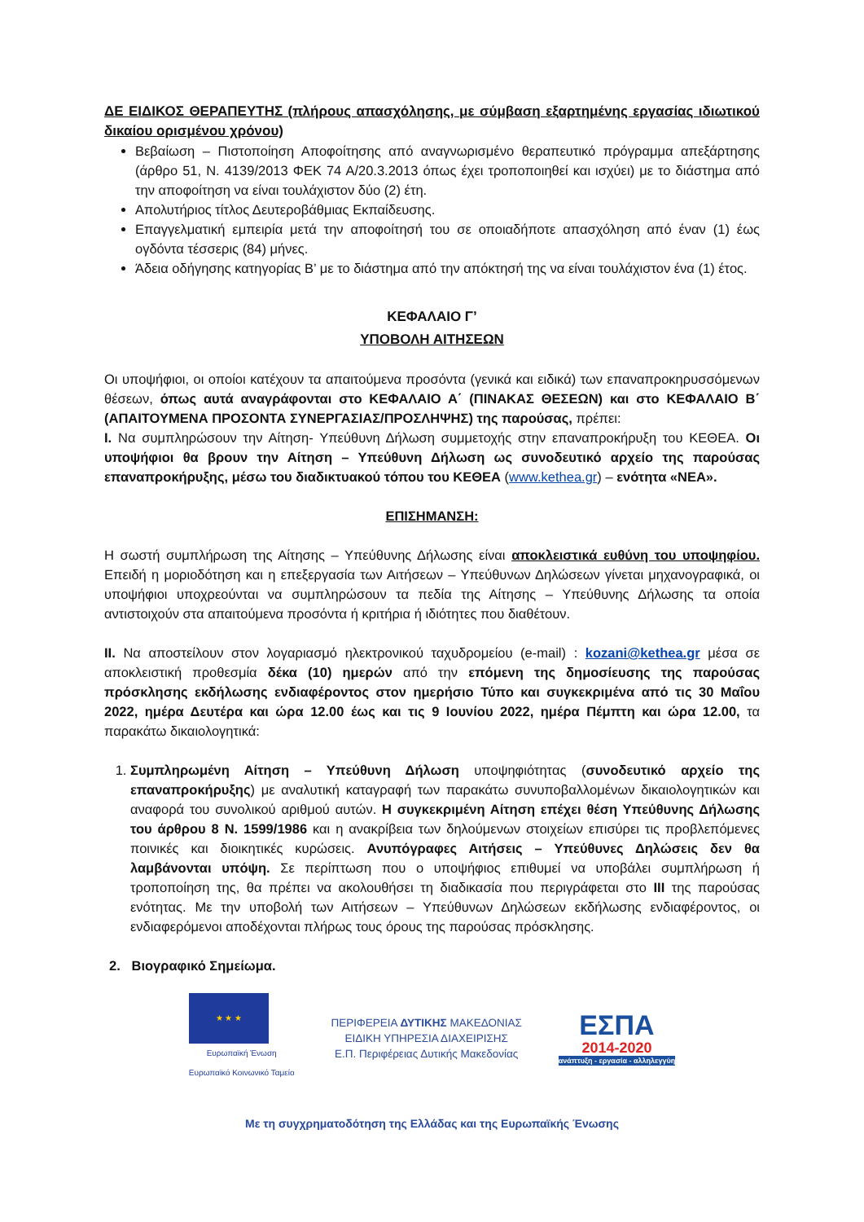ΔΕ ΕΙΔΙΚΟΣ ΘΕΡΑΠΕΥΤΗΣ (πλήρους απασχόλησης, με σύμβαση εξαρτημένης εργασίας ιδιωτικού δικαίου ορισμένου χρόνου)
Βεβαίωση – Πιστοποίηση Αποφοίτησης από αναγνωρισμένο θεραπευτικό πρόγραμμα απεξάρτησης (άρθρο 51, Ν. 4139/2013 ΦΕΚ 74 Α/20.3.2013 όπως έχει τροποποιηθεί και ισχύει) με το διάστημα από την αποφοίτηση να είναι τουλάχιστον δύο (2) έτη.
Απολυτήριος τίτλος Δευτεροβάθμιας Εκπαίδευσης.
Επαγγελματική εμπειρία μετά την αποφοίτησή του σε οποιαδήποτε απασχόληση από έναν (1) έως ογδόντα τέσσερις (84) μήνες.
Άδεια οδήγησης κατηγορίας Β’ με το διάστημα από την απόκτησή της να είναι τουλάχιστον ένα (1) έτος.
ΚΕΦΑΛΑΙΟ Γ’
ΥΠΟΒΟΛΗ ΑΙΤΗΣΕΩΝ
Οι υποψήφιοι, οι οποίοι κατέχουν τα απαιτούμενα προσόντα (γενικά και ειδικά) των επαναπροκηρυσσόμενων θέσεων, όπως αυτά αναγράφονται στο ΚΕΦΑΛΑΙΟ Α΄ (ΠΙΝΑΚΑΣ ΘΕΣΕΩΝ) και στο ΚΕΦΑΛΑΙΟ Β΄ (ΑΠΑΙΤΟΥΜΕΝΑ ΠΡΟΣΟΝΤΑ ΣΥΝΕΡΓΑΣΙΑΣ/ΠΡΟΣΛΗΨΗΣ) της παρούσας, πρέπει:
I. Να συμπληρώσουν την Αίτηση- Υπεύθυνη Δήλωση συμμετοχής στην επαναπροκήρυξη του ΚΕΘΕΑ. Οι υποψήφιοι θα βρουν την Αίτηση – Υπεύθυνη Δήλωση ως συνοδευτικό αρχείο της παρούσας επαναπροκήρυξης, μέσω του διαδικτυακού τόπου του ΚΕΘΕΑ (www.kethea.gr) – ενότητα «ΝΕΑ».
ΕΠΙΣΗΜΑΝΣΗ:
Η σωστή συμπλήρωση της Αίτησης – Υπεύθυνης Δήλωσης είναι αποκλειστικά ευθύνη του υποψηφίου. Επειδή η μοριοδότηση και η επεξεργασία των Αιτήσεων – Υπεύθυνων Δηλώσεων γίνεται μηχανογραφικά, οι υποψήφιοι υποχρεούνται να συμπληρώσουν τα πεδία της Αίτησης – Υπεύθυνης Δήλωσης τα οποία αντιστοιχούν στα απαιτούμενα προσόντα ή κριτήρια ή ιδιότητες που διαθέτουν.
II. Να αποστείλουν στον λογαριασμό ηλεκτρονικού ταχυδρομείου (e-mail) : kozani@kethea.gr μέσα σε αποκλειστική προθεσμία δέκα (10) ημερών από την επόμενη της δημοσίευσης της παρούσας πρόσκλησης εκδήλωσης ενδιαφέροντος στον ημερήσιο Τύπο και συγκεκριμένα από τις 30 Μαΐου 2022, ημέρα Δευτέρα και ώρα 12.00 έως και τις 9 Ιουνίου 2022, ημέρα Πέμπτη και ώρα 12.00, τα παρακάτω δικαιολογητικά:
1. Συμπληρωμένη Αίτηση – Υπεύθυνη Δήλωση υποψηφιότητας (συνοδευτικό αρχείο της επαναπροκήρυξης) με αναλυτική καταγραφή των παρακάτω συνυποβαλλομένων δικαιολογητικών και αναφορά του συνολικού αριθμού αυτών. Η συγκεκριμένη Αίτηση επέχει θέση Υπεύθυνης Δήλωσης του άρθρου 8 Ν. 1599/1986 και η ανακρίβεια των δηλούμενων στοιχείων επισύρει τις προβλεπόμενες ποινικές και διοικητικές κυρώσεις. Ανυπόγραφες Αιτήσεις – Υπεύθυνες Δηλώσεις δεν θα λαμβάνονται υπόψη. Σε περίπτωση που ο υποψήφιος επιθυμεί να υποβάλει συμπλήρωση ή τροποποίηση της, θα πρέπει να ακολουθήσει τη διαδικασία που περιγράφεται στο III της παρούσας ενότητας. Με την υποβολή των Αιτήσεων – Υπεύθυνων Δηλώσεων εκδήλωσης ενδιαφέροντος, οι ενδιαφερόμενοι αποδέχονται πλήρως τους όρους της παρούσας πρόσκλησης.
2. Βιογραφικό Σημείωμα.
★ ★ ★
Ευρωπαϊκή Ένωση
Ευρωπαϊκό Κοινωνικό Ταμείο
ΠΕΡΙΦΕΡΕΙΑ ΔΥΤΙΚΗΣ ΜΑΚΕΔΟΝΙΑΣ
ΕΙΔΙΚΗ ΥΠΗΡΕΣΙΑ ΔΙΑΧΕΙΡΙΣΗΣ
Ε.Π. Περιφέρειας Δυτικής Μακεδονίας
ΕΣΠΑ
2014-2020
ανάπτυξη - εργασία - αλληλεγγύη
Με τη συγχρηματοδότηση της Ελλάδας και της Ευρωπαϊκής Ένωσης